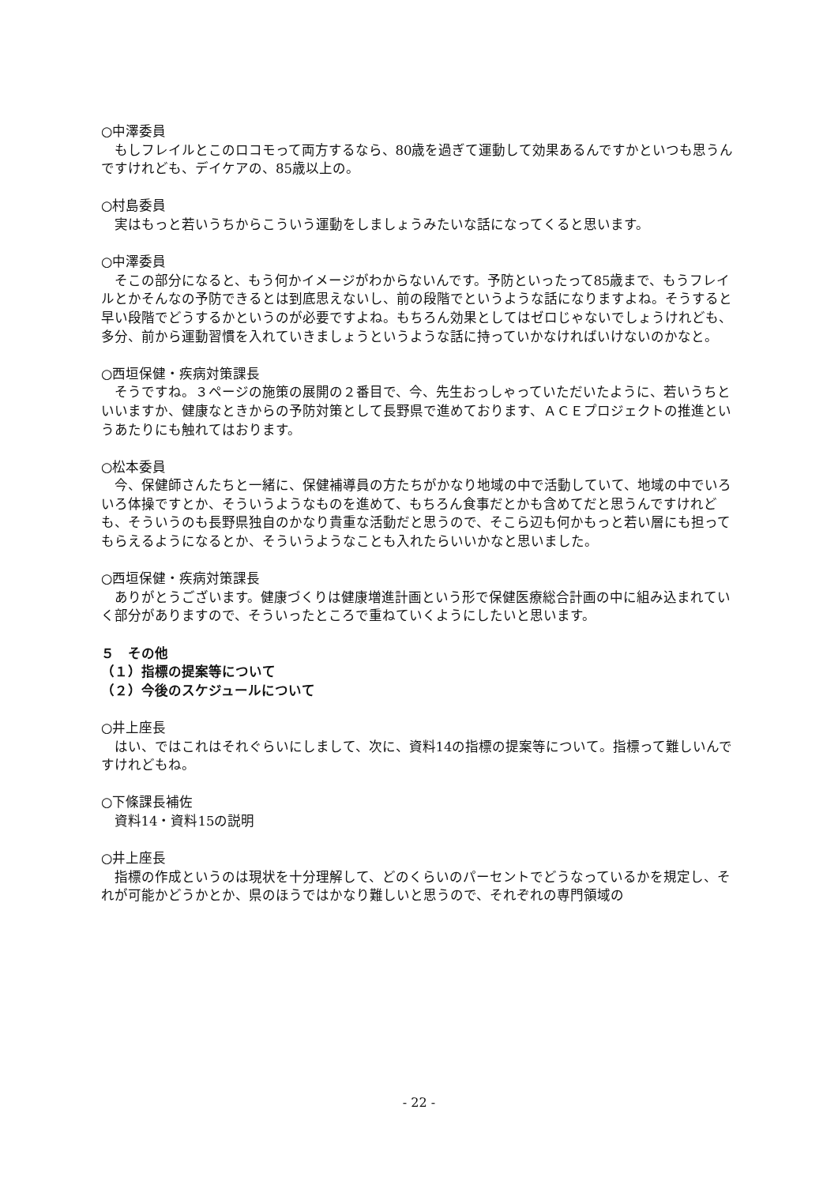○中澤委員
もしフレイルとこのロコモって両方するなら、80歳を過ぎて運動して効果あるんですかといつも思うんですけれども、デイケアの、85歳以上の。
○村島委員
実はもっと若いうちからこういう運動をしましょうみたいな話になってくると思います。
○中澤委員
そこの部分になると、もう何かイメージがわからないんです。予防といったって85歳まで、もうフレイルとかそんなの予防できるとは到底思えないし、前の段階でというような話になりますよね。そうすると早い段階でどうするかというのが必要ですよね。もちろん効果としてはゼロじゃないでしょうけれども、多分、前から運動習慣を入れていきましょうというような話に持っていかなければいけないのかなと。
○西垣保健・疾病対策課長
そうですね。３ページの施策の展開の２番目で、今、先生おっしゃっていただいたように、若いうちといいますか、健康なときからの予防対策として長野県で進めております、ＡＣＥプロジェクトの推進というあたりにも触れてはおります。
○松本委員
今、保健師さんたちと一緒に、保健補導員の方たちがかなり地域の中で活動していて、地域の中でいろいろ体操ですとか、そういうようなものを進めて、もちろん食事だとかも含めてだと思うんですけれども、そういうのも長野県独自のかなり貴重な活動だと思うので、そこら辺も何かもっと若い層にも担ってもらえるようになるとか、そういうようなことも入れたらいいかなと思いました。
○西垣保健・疾病対策課長
ありがとうございます。健康づくりは健康増進計画という形で保健医療総合計画の中に組み込まれていく部分がありますので、そういったところで重ねていくようにしたいと思います。
５　その他
（１）指標の提案等について
（２）今後のスケジュールについて
○井上座長
はい、ではこれはそれぐらいにしまして、次に、資料14の指標の提案等について。指標って難しいんですけれどもね。
○下條課長補佐
資料14・資料15の説明
○井上座長
指標の作成というのは現状を十分理解して、どのくらいのパーセントでどうなっているかを規定し、それが可能かどうかとか、県のほうではかなり難しいと思うので、それぞれの専門領域の
- 22 -